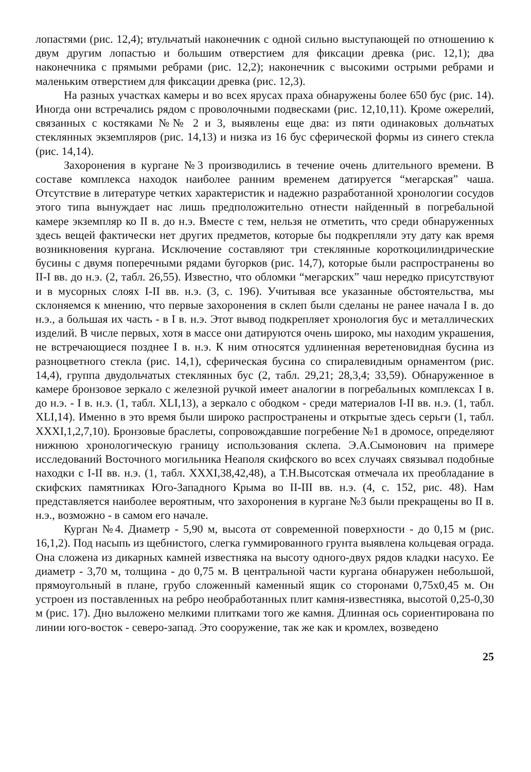лопастями (рис. 12,4); втульчатый наконечник с одной сильно выступающей по отношению к двум другим лопастью и большим отверстием для фиксации древка (рис. 12,1); два наконечника с прямыми ребрами (рис. 12,2); наконечник с высокими острыми ребрами и маленьким отверстием для фиксации древка (рис. 12,3).
На разных участках камеры и во всех ярусах праха обнаружены более 650 бус (рис. 14). Иногда они встречались рядом с проволочными подвесками (рис. 12,10,11). Кроме ожерелий, связанных с костяками №№ 2 и 3, выявлены еще два: из пяти одинаковых дольчатых стеклянных экземпляров (рис. 14,13) и низка из 16 бус сферической формы из синего стекла (рис. 14,14).
Захоронения в кургане №3 производились в течение очень длительного времени. В составе комплекса находок наиболее ранним временем датируется “мегарская” чаша. Отсутствие в литературе четких характеристик и надежно разработанной хронологии сосудов этого типа вынуждает нас лишь предположительно отнести найденный в погребальной камере экземпляр ко II в. до н.э. Вместе с тем, нельзя не отметить, что среди обнаруженных здесь вещей фактически нет других предметов, которые бы подкрепляли эту дату как время возникновения кургана. Исключение составляют три стеклянные короткоцилиндрические бусины с двумя поперечными рядами бугорков (рис. 14,7), которые были распространены во II-I вв. до н.э. (2, табл. 26,55). Известно, что обломки “мегарских” чаш нередко присутствуют и в мусорных слоях I-II вв. н.э. (3, с. 196). Учитывая все указанные обстоятельства, мы склоняемся к мнению, что первые захоронения в склеп были сделаны не ранее начала I в. до н.э., а большая их часть - в I в. н.э. Этот вывод подкрепляет хронология бус и металлических изделий. В числе первых, хотя в массе они датируются очень широко, мы находим украшения, не встречающиеся позднее I в. н.э. К ним относятся удлиненная веретеновидная бусина из разноцветного стекла (рис. 14,1), сферическая бусина со спиралевидным орнаментом (рис. 14,4), группа двудольчатых стеклянных бус (2, табл. 29,21; 28,3,4; 33,59). Обнаруженное в камере бронзовое зеркало с железной ручкой имеет аналогии в погребальных комплексах I в. до н.э. - I в. н.э. (1, табл. XLI,13), а зеркало с ободком - среди материалов I-II вв. н.э. (1, табл. XLI,14). Именно в это время были широко распространены и открытые здесь серьги (1, табл. XXXI,1,2,7,10). Бронзовые браслеты, сопровождавшие погребение №1 в дромосе, определяют нижнюю хронологическую границу использования склепа. Э.А.Сымонович на примере исследований Восточного могильника Неаполя скифского во всех случаях связывал подобные находки с I-II вв. н.э. (1, табл. XXXI,38,42,48), а Т.Н.Высотская отмечала их преобладание в скифских памятниках Юго-Западного Крыма во II-III вв. н.э. (4, с. 152, рис. 48). Нам представляется наиболее вероятным, что захоронения в кургане №3 были прекращены во II в. н.э., возможно - в самом его начале.
Курган №4. Диаметр - 5,90 м, высота от современной поверхности - до 0,15 м (рис. 16,1,2). Под насыпь из щебнистого, слегка гуммированного грунта выявлена кольцевая ограда. Она сложена из дикарных камней известняка на высоту одного-двух рядов кладки насухо. Ее диаметр - 3,70 м, толщина - до 0,75 м. В центральной части кургана обнаружен небольшой, прямоугольный в плане, грубо сложенный каменный ящик со сторонами 0,75х0,45 м. Он устроен из поставленных на ребро необработанных плит камня-известняка, высотой 0,25-0,30 м (рис. 17). Дно выложено мелкими плитками того же камня. Длинная ось сориентирована по линии юго-восток - северо-запад. Это сооружение, так же как и кромлех, возведено
25